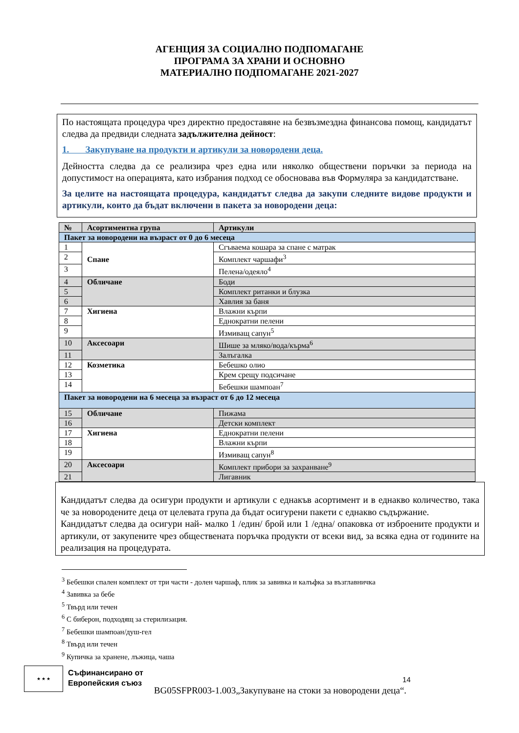АГЕНЦИЯ ЗА СОЦИАЛНО ПОДПОМАГАНЕ
ПРОГРАМА ЗА ХРАНИ И ОСНОВНО
МАТЕРИАЛНО ПОДПОМАГАНЕ 2021-2027
По настоящата процедура чрез директно предоставяне на безвъзмездна финансова помощ, кандидатът следва да предвиди следната задължителна дейност:
1. Закупуване на продукти и артикули за новородени деца.
Дейността следва да се реализира чрез една или няколко обществени поръчки за периода на допустимост на операцията, като избрания подход се обосновава във Формуляра за кандидатстване.
За целите на настоящата процедура, кандидатът следва да закупи следните видове продукти и артикули, които да бъдат включени в пакета за новородени деца:
| № | Асортиментна група | Артикули |
| --- | --- | --- |
| Пакет за новородени на възраст от 0 до 6 месеца | | |
| 1 | Спане | Сгъваема кошара за спане с матрак |
| 2 | | Комплект чаршафи<sup>3</sup> |
| 3 | | Пелена/одеяло<sup>4</sup> |
| 4 | Обличане | Боди |
| 5 | | Комплект ританки и блузка |
| 6 | | Хавлия за баня |
| 7 | Хигиена | Влажни кърпи |
| 8 | | Еднократни пелени |
| 9 | | Измиващ сапун<sup>5</sup> |
| 10 | Аксесоари | Шише за мляко/вода/кърма<sup>6</sup> |
| 11 | | Залъгалка |
| 12 | Козметика | Бебешко олио |
| 13 | | Крем срещу подсичане |
| 14 | | Бебешки шампоан<sup>7</sup> |
| Пакет за новородени на 6 месеца за възраст от 6 до 12 месеца | | |
| 15 | Обличане | Пижама |
| 16 | | Детски комплект |
| 17 | Хигиена | Еднократни пелени |
| 18 | | Влажни кърпи |
| 19 | | Измиващ сапун<sup>8</sup> |
| 20 | Аксесоари | Комплект прибори за захранване<sup>9</sup> |
| 21 | | Лигавник |
Кандидатът следва да осигури продукти и артикули с еднакъв асортимент и в еднакво количество, така че за новородените деца от целевата група да бъдат осигурени пакети с еднакво съдържание.
Кандидатът следва да осигури най- малко 1 /един/ брой или 1 /една/ опаковка от изброените продукти и артикули, от закупените чрез обществената поръчка продукти от всеки вид, за всяка една от годините на реализация на процедурата.
<sup>3</sup> Бебешки спален комплект от три части - долен чаршаф, плик за завивка и калъфка за възглавничка
<sup>4</sup> Завивка за бебе
<sup>5</sup> Твърд или течен
<sup>6</sup> С биберон, подходящ за стерилизация.
<sup>7</sup> Бебешки шампоан/душ-гел
<sup>8</sup> Твърд или течен
<sup>9</sup> Купичка за хранене, лъжица, чаша
★ ★ ★
Съфинансирано от
Европейския съюз
BG05SFPR003-1.003„Закупуване на стоки за новородени деца“.
14